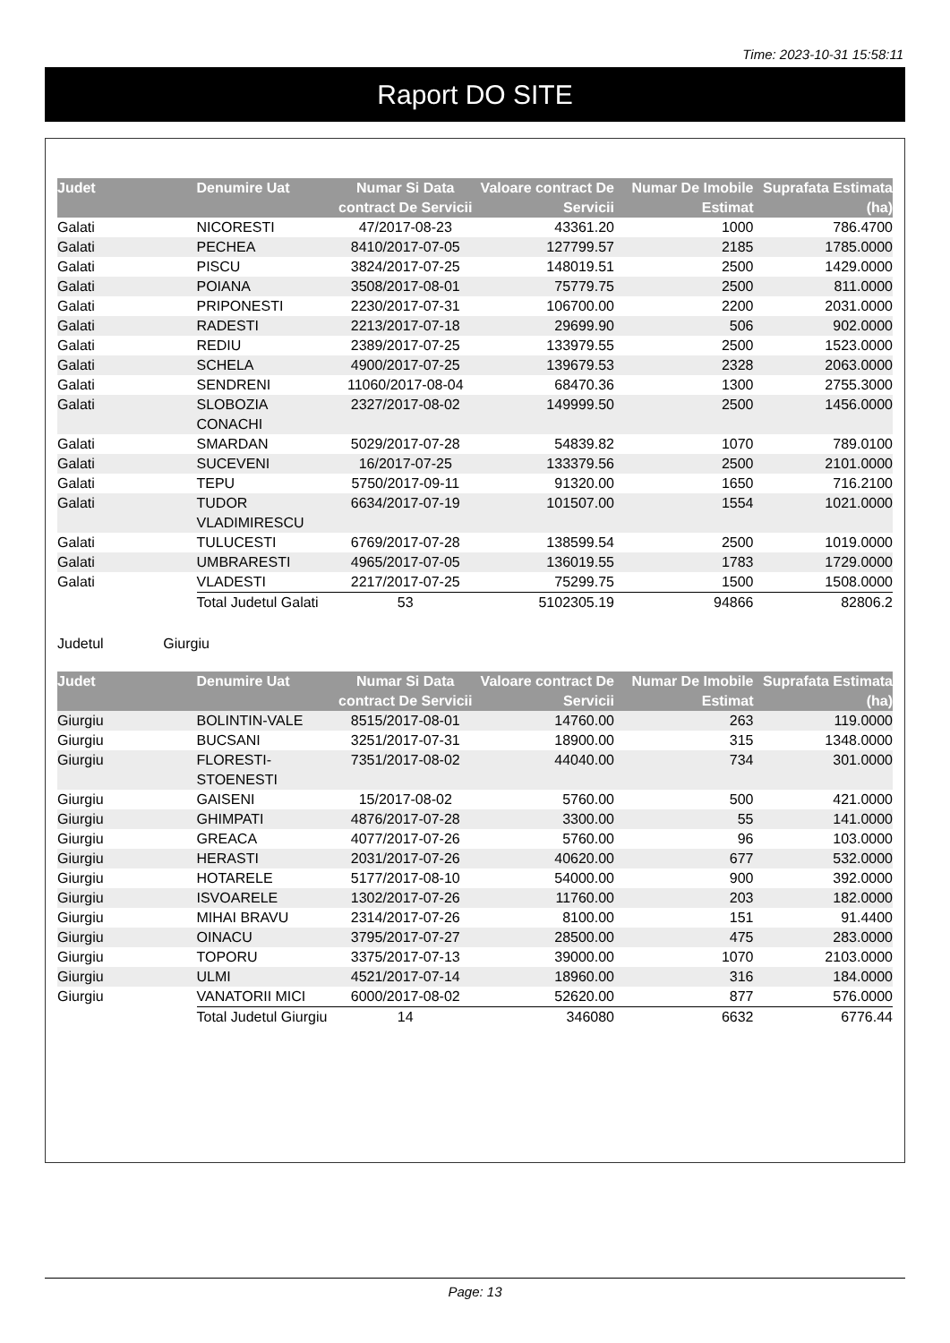Time: 2023-10-31 15:58:11
Raport DO SITE
| Judet | Denumire Uat | Numar Si Data contract De Servicii | Valoare contract De Servicii | Numar De Imobile Estimat | Suprafata Estimata (ha) |
| --- | --- | --- | --- | --- | --- |
| Galati | NICORESTI | 47/2017-08-23 | 43361.20 | 1000 | 786.4700 |
| Galati | PECHEA | 8410/2017-07-05 | 127799.57 | 2185 | 1785.0000 |
| Galati | PISCU | 3824/2017-07-25 | 148019.51 | 2500 | 1429.0000 |
| Galati | POIANA | 3508/2017-08-01 | 75779.75 | 2500 | 811.0000 |
| Galati | PRIPONESTI | 2230/2017-07-31 | 106700.00 | 2200 | 2031.0000 |
| Galati | RADESTI | 2213/2017-07-18 | 29699.90 | 506 | 902.0000 |
| Galati | REDIU | 2389/2017-07-25 | 133979.55 | 2500 | 1523.0000 |
| Galati | SCHELA | 4900/2017-07-25 | 139679.53 | 2328 | 2063.0000 |
| Galati | SENDRENI | 11060/2017-08-04 | 68470.36 | 1300 | 2755.3000 |
| Galati | SLOBOZIA CONACHI | 2327/2017-08-02 | 149999.50 | 2500 | 1456.0000 |
| Galati | SMARDAN | 5029/2017-07-28 | 54839.82 | 1070 | 789.0100 |
| Galati | SUCEVENI | 16/2017-07-25 | 133379.56 | 2500 | 2101.0000 |
| Galati | TEPU | 5750/2017-09-11 | 91320.00 | 1650 | 716.2100 |
| Galati | TUDOR VLADIMIRESCU | 6634/2017-07-19 | 101507.00 | 1554 | 1021.0000 |
| Galati | TULUCESTI | 6769/2017-07-28 | 138599.54 | 2500 | 1019.0000 |
| Galati | UMBRARESTI | 4965/2017-07-05 | 136019.55 | 1783 | 1729.0000 |
| Galati | VLADESTI | 2217/2017-07-25 | 75299.75 | 1500 | 1508.0000 |
| | Total Judetul Galati | 53 | 5102305.19 | 94866 | 82806.2 |
Judetul Giurgiu
| Judet | Denumire Uat | Numar Si Data contract De Servicii | Valoare contract De Servicii | Numar De Imobile Estimat | Suprafata Estimata (ha) |
| --- | --- | --- | --- | --- | --- |
| Giurgiu | BOLINTIN-VALE | 8515/2017-08-01 | 14760.00 | 263 | 119.0000 |
| Giurgiu | BUCSANI | 3251/2017-07-31 | 18900.00 | 315 | 1348.0000 |
| Giurgiu | FLORESTI-STOENESTI | 7351/2017-08-02 | 44040.00 | 734 | 301.0000 |
| Giurgiu | GAISENI | 15/2017-08-02 | 5760.00 | 500 | 421.0000 |
| Giurgiu | GHIMPATI | 4876/2017-07-28 | 3300.00 | 55 | 141.0000 |
| Giurgiu | GREACA | 4077/2017-07-26 | 5760.00 | 96 | 103.0000 |
| Giurgiu | HERASTI | 2031/2017-07-26 | 40620.00 | 677 | 532.0000 |
| Giurgiu | HOTARELE | 5177/2017-08-10 | 54000.00 | 900 | 392.0000 |
| Giurgiu | ISVOARELE | 1302/2017-07-26 | 11760.00 | 203 | 182.0000 |
| Giurgiu | MIHAI BRAVU | 2314/2017-07-26 | 8100.00 | 151 | 91.4400 |
| Giurgiu | OINACU | 3795/2017-07-27 | 28500.00 | 475 | 283.0000 |
| Giurgiu | TOPORU | 3375/2017-07-13 | 39000.00 | 1070 | 2103.0000 |
| Giurgiu | ULMI | 4521/2017-07-14 | 18960.00 | 316 | 184.0000 |
| Giurgiu | VANATORII MICI | 6000/2017-08-02 | 52620.00 | 877 | 576.0000 |
| | Total Judetul Giurgiu | 14 | 346080 | 6632 | 6776.44 |
Page: 13